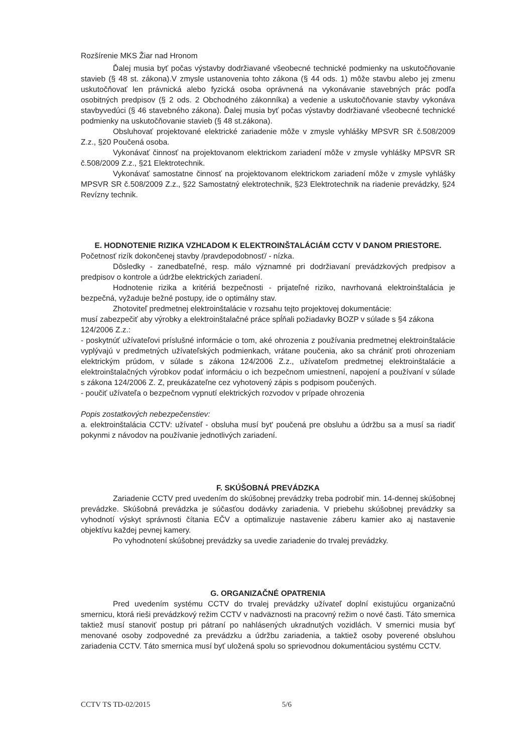Rozšírenie MKS Žiar nad Hronom
Ďalej musia byť počas výstavby dodržiavané všeobecné technické podmienky na uskutočňovanie stavieb (§ 48 st. zákona).V zmysle ustanovenia tohto zákona (§ 44 ods. 1) môže stavbu alebo jej zmenu uskutočňovať len právnická alebo fyzická osoba oprávnená na vykonávanie stavebných prác podľa osobitných predpisov (§ 2 ods. 2 Obchodného zákonníka) a vedenie a uskutočňovanie stavby vykonáva stavbyvedúci (§ 46 stavebného zákona). Ďalej musia byť počas výstavby dodržiavané všeobecné technické podmienky na uskutočňovanie stavieb (§ 48 st.zákona).
Obsluhovať projektované elektrické zariadenie môže v zmysle vyhlášky MPSVR SR č.508/2009 Z.z., §20 Poučená osoba.
Vykonávať činnosť na projektovanom elektrickom zariadení môže v zmysle vyhlášky MPSVR SR č.508/2009 Z.z., §21 Elektrotechnik.
Vykonávať samostatne činnosť na projektovanom elektrickom zariadení môže v zmysle vyhlášky MPSVR SR č.508/2009 Z.z., §22 Samostatný elektrotechnik, §23 Elektrotechnik na riadenie prevádzky, §24 Revízny technik.
E. HODNOTENIE RIZIKA VZHĽADOM K ELEKTROINŠTALÁCIÁM CCTV V DANOM PRIESTORE.
Početnosť rizík dokončenej stavby /pravdepodobnosť/ - nízka.
Dôsledky - zanedbateľné, resp. málo významné pri dodržiavaní prevádzkových predpisov a predpisov o kontrole a údržbe elektrických zariadení.
Hodnotenie rizika a kritériá bezpečnosti - prijateľné riziko, navrhovaná elektroinštalácia je bezpečná, vyžaduje bežné postupy, ide o optimálny stav.
Zhotoviteľ predmetnej elektroinštalácie v rozsahu tejto projektovej dokumentácie:
musí zabezpečiť aby výrobky a elektroinštalačné práce spĺňali požiadavky BOZP v súlade s §4 zákona 124/2006 Z.z.:
- poskytnúť užívateľovi príslušné informácie o tom, aké ohrozenia z používania predmetnej elektroinštalácie vyplývajú v predmetných užívateľských podmienkach, vrátane poučenia, ako sa chrániť proti ohrozeniam elektrickým prúdom, v súlade s zákona 124/2006 Z.z., užívateľom predmetnej elektroinštalácie a elektroinštalačných výrobkov podať informáciu o ich bezpečnom umiestnení, napojení a používaní v súlade s zákona 124/2006 Z. Z, preukázateľne cez vyhotovený zápis s podpisom poučených.
- poučiť užívateľa o bezpečnom vypnutí elektrických rozvodov v prípade ohrozenia
Popis zostatkových nebezpečenstiev:
a. elektroinštalácia CCTV: užívateľ - obsluha musí byt' poučená pre obsluhu a údržbu sa a musí sa riadiť pokynmi z návodov na používanie jednotlivých zariadení.
F. SKÚŠOBNÁ PREVÁDZKA
Zariadenie CCTV pred uvedením do skúšobnej prevádzky treba podrobiť min. 14-dennej skúšobnej prevádzke. Skúšobná prevádzka je súčasťou dodávky zariadenia. V priebehu skúšobnej prevádzky sa vyhodnotí výskyt správnosti čítania EČV a optimalizuje nastavenie záberu kamier ako aj nastavenie objektívu každej pevnej kamery.
Po vyhodnotení skúšobnej prevádzky sa uvedie zariadenie do trvalej prevádzky.
G. ORGANIZAČNÉ OPATRENIA
Pred uvedením systému CCTV do trvalej prevádzky užívateľ doplní existujúcu organizačnú smernicu, ktorá rieši prevádzkový režim CCTV v nadväznosti na pracovný režim o nové časti. Táto smernica taktiež musí stanoviť postup pri pátraní po nahlásených ukradnutých vozidlách. V smernici musia byť menované osoby zodpovedné za prevádzku a údržbu zariadenia, a taktiež osoby poverené obsluhou zariadenia CCTV. Táto smernica musí byť uložená spolu so sprievodnou dokumentáciou systému CCTV.
CCTV TS TD-02/2015 5/6